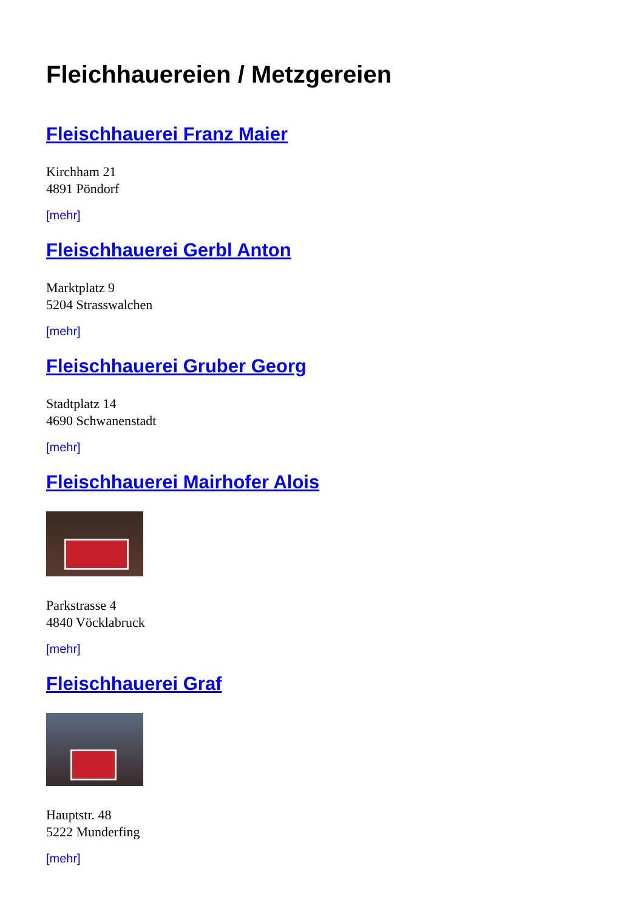Fleichhauereien / Metzgereien
Fleischhauerei Franz Maier
Kirchham 21
4891 Pöndorf
[mehr]
Fleischhauerei Gerbl Anton
Marktplatz 9
5204 Strasswalchen
[mehr]
Fleischhauerei Gruber Georg
Stadtplatz 14
4690 Schwanenstadt
[mehr]
Fleischhauerei Mairhofer Alois
Parkstrasse 4
4840 Vöcklabruck
[mehr]
Fleischhauerei Graf
Hauptstr. 48
5222 Munderfing
[mehr]